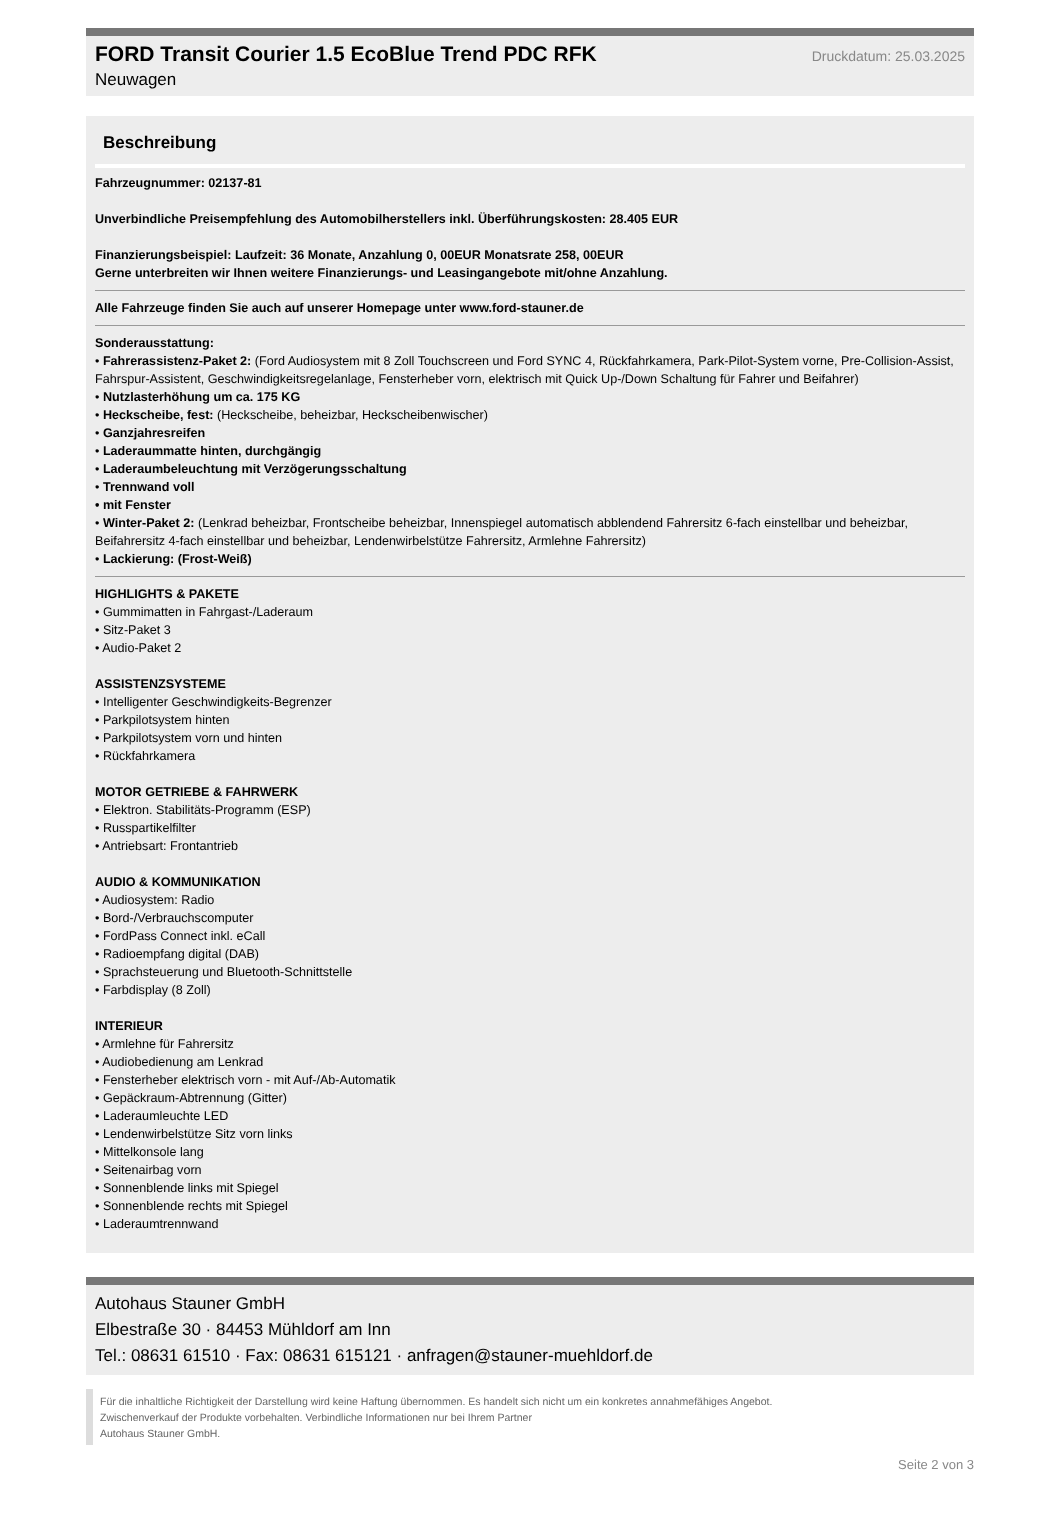FORD Transit Courier 1.5 EcoBlue Trend PDC RFK
Druckdatum: 25.03.2025
Neuwagen
Beschreibung
Fahrzeugnummer: 02137-81
Unverbindliche Preisempfehlung des Automobilherstellers inkl. Überführungskosten: 28.405 EUR
Finanzierungsbeispiel: Laufzeit: 36 Monate, Anzahlung 0, 00EUR Monatsrate 258, 00EUR
Gerne unterbreiten wir Ihnen weitere Finanzierungs- und Leasingangebote mit/ohne Anzahlung.
Alle Fahrzeuge finden Sie auch auf unserer Homepage unter www.ford-stauner.de
Sonderausstattung:
• Fahrerassistenz-Paket 2: (Ford Audiosystem mit 8 Zoll Touchscreen und Ford SYNC 4, Rückfahrkamera, Park-Pilot-System vorne, Pre-Collision-Assist, Fahrspur-Assistent, Geschwindigkeitsregelanlage, Fensterheber vorn, elektrisch mit Quick Up-/Down Schaltung für Fahrer und Beifahrer)
• Nutzlasterhöhung um ca. 175 KG
• Heckscheibe, fest: (Heckscheibe, beheizbar, Heckscheibenwischer)
• Ganzjahresreifen
• Laderaummatte hinten, durchgängig
• Laderaumbeleuchtung mit Verzögerungsschaltung
• Trennwand voll
• mit Fenster
• Winter-Paket 2: (Lenkrad beheizbar, Frontscheibe beheizbar, Innenspiegel automatisch abblendend Fahrersitz 6-fach einstellbar und beheizbar, Beifahrersitz 4-fach einstellbar und beheizbar, Lendenwirbelstütze Fahrersitz, Armlehne Fahrersitz)
• Lackierung: (Frost-Weiß)
HIGHLIGHTS & PAKETE
• Gummimatten in Fahrgast-/Laderaum
• Sitz-Paket 3
• Audio-Paket 2
ASSISTENZSYSTEME
• Intelligenter Geschwindigkeits-Begrenzer
• Parkpilotsystem hinten
• Parkpilotsystem vorn und hinten
• Rückfahrkamera
MOTOR GETRIEBE & FAHRWERK
• Elektron. Stabilitäts-Programm (ESP)
• Russpartikelfilter
• Antriebsart: Frontantrieb
AUDIO & KOMMUNIKATION
• Audiosystem: Radio
• Bord-/Verbrauchscomputer
• FordPass Connect inkl. eCall
• Radioempfang digital (DAB)
• Sprachsteuerung und Bluetooth-Schnittstelle
• Farbdisplay (8 Zoll)
INTERIEUR
• Armlehne für Fahrersitz
• Audiobedienung am Lenkrad
• Fensterheber elektrisch vorn - mit Auf-/Ab-Automatik
• Gepäckraum-Abtrennung (Gitter)
• Laderaumleuchte LED
• Lendenwirbelstütze Sitz vorn links
• Mittelkonsole lang
• Seitenairbag vorn
• Sonnenblende links mit Spiegel
• Sonnenblende rechts mit Spiegel
• Laderaumtrennwand
Autohaus Stauner GmbH
Elbestraße 30 · 84453 Mühldorf am Inn
Tel.: 08631 61510 · Fax: 08631 615121 · anfragen@stauner-muehldorf.de
Für die inhaltliche Richtigkeit der Darstellung wird keine Haftung übernommen. Es handelt sich nicht um ein konkretes annahmefähiges Angebot.
Zwischenverkauf der Produkte vorbehalten. Verbindliche Informationen nur bei Ihrem Partner
Autohaus Stauner GmbH.
Seite 2 von 3